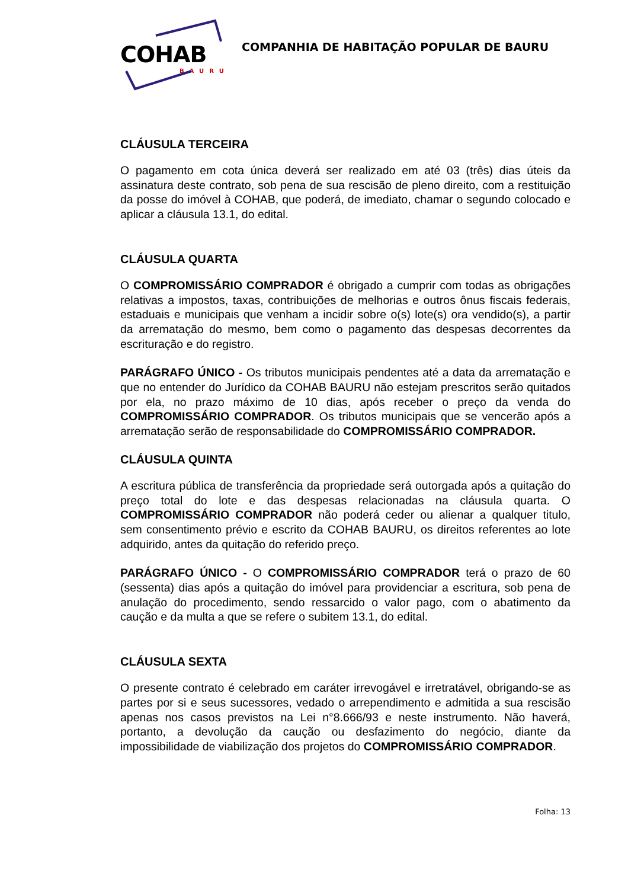COHAB
BAURU
COMPANHIA DE HABITAÇÃO POPULAR DE BAURU
CLÁUSULA TERCEIRA
O pagamento em cota única deverá ser realizado em até 03 (três) dias úteis da assinatura deste contrato, sob pena de sua rescisão de pleno direito, com a restituição da posse do imóvel à COHAB, que poderá, de imediato, chamar o segundo colocado e aplicar a cláusula 13.1, do edital.
CLÁUSULA QUARTA
O COMPROMISSÁRIO COMPRADOR é obrigado a cumprir com todas as obrigações relativas a impostos, taxas, contribuições de melhorias e outros ônus fiscais federais, estaduais e municipais que venham a incidir sobre o(s) lote(s) ora vendido(s), a partir da arrematação do mesmo, bem como o pagamento das despesas decorrentes da escrituração e do registro.
PARÁGRAFO ÚNICO - Os tributos municipais pendentes até a data da arrematação e que no entender do Jurídico da COHAB BAURU não estejam prescritos serão quitados por ela, no prazo máximo de 10 dias, após receber o preço da venda do COMPROMISSÁRIO COMPRADOR. Os tributos municipais que se vencerão após a arrematação serão de responsabilidade do COMPROMISSÁRIO COMPRADOR.
CLÁUSULA QUINTA
A escritura pública de transferência da propriedade será outorgada após a quitação do preço total do lote e das despesas relacionadas na cláusula quarta. O COMPROMISSÁRIO COMPRADOR não poderá ceder ou alienar a qualquer titulo, sem consentimento prévio e escrito da COHAB BAURU, os direitos referentes ao lote adquirido, antes da quitação do referido preço.
PARÁGRAFO ÚNICO - O COMPROMISSÁRIO COMPRADOR terá o prazo de 60 (sessenta) dias após a quitação do imóvel para providenciar a escritura, sob pena de anulação do procedimento, sendo ressarcido o valor pago, com o abatimento da caução e da multa a que se refere o subitem 13.1, do edital.
CLÁUSULA SEXTA
O presente contrato é celebrado em caráter irrevogável e irretratável, obrigando-se as partes por si e seus sucessores, vedado o arrependimento e admitida a sua rescisão apenas nos casos previstos na Lei n°8.666/93 e neste instrumento. Não haverá, portanto, a devolução da caução ou desfazimento do negócio, diante da impossibilidade de viabilização dos projetos do COMPROMISSÁRIO COMPRADOR.
Folha: 13